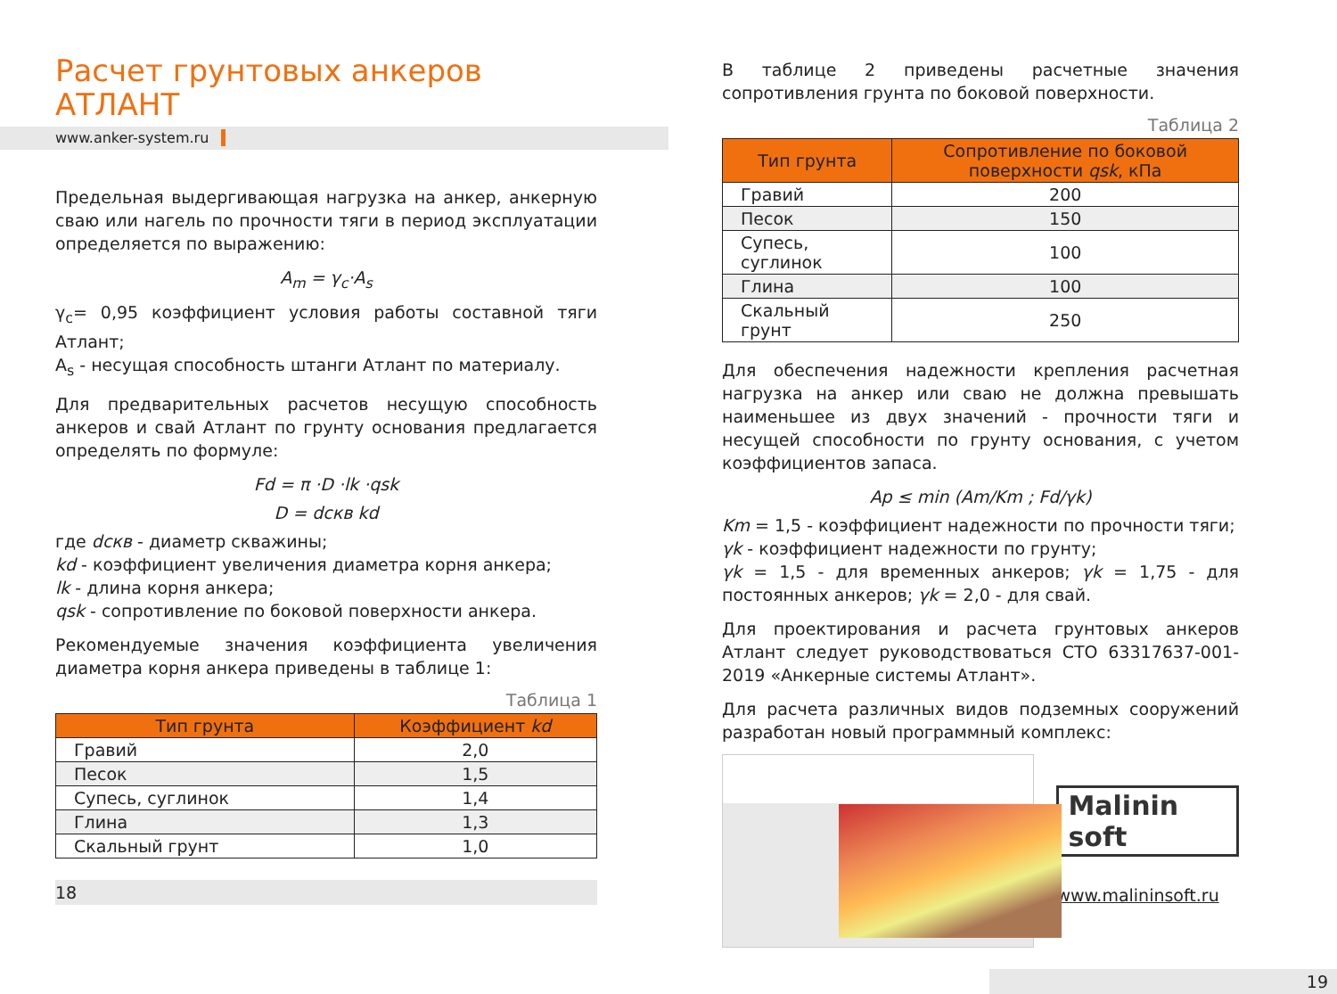Расчет грунтовых анкеров
АТЛАНТ
www.anker-system.ru
Предельная выдергивающая нагрузка на анкер, анкерную сваю или нагель по прочности тяги в период эксплуатации определяется по выражению:
A<sub>m</sub> = γ<sub>c</sub>·A<sub>s</sub>
γ<sub>c</sub>= 0,95 коэффициент условия работы составной тяги Атлант;
A<sub>s</sub> - несущая способность штанги Атлант по материалу.
Для предварительных расчетов несущую способность анкеров и свай Атлант по грунту основания предлагается определять по формуле:
Fd = π ·D ·lk ·qsk
D = dскв kd
где dскв - диаметр скважины;
kd - коэффициент увеличения диаметра корня анкера;
lk - длина корня анкера;
qsk - сопротивление по боковой поверхности анкера.
Рекомендуемые значения коэффициента увеличения диаметра корня анкера приведены в таблице 1:
Таблица 1
| Тип грунта | Коэффициент kd |
| --- | --- |
| Гравий | 2,0 |
| Песок | 1,5 |
| Супесь, суглинок | 1,4 |
| Глина | 1,3 |
| Скальный грунт | 1,0 |
18
В таблице 2 приведены расчетные значения сопротивления грунта по боковой поверхности.
Таблица 2
| Тип грунта | Сопротивление по боковой поверхности qsk , кПа |
| --- | --- |
| Гравий | 200 |
| Песок | 150 |
| Супесь, суглинок | 100 |
| Глина | 100 |
| Скальный грунт | 250 |
Для обеспечения надежности крепления расчетная нагрузка на анкер или сваю не должна превышать наименьшее из двух значений - прочности тяги и несущей способности по грунту основания, с учетом коэффициентов запаса.
Ap ≤ min (Am/Km ; Fd/γk)
Km = 1,5 - коэффициент надежности по прочности тяги;
γk - коэффициент надежности по грунту;
γk = 1,5 - для временных анкеров; γk = 1,75 - для постоянных анкеров; γk = 2,0 - для свай.
Для проектирования и расчета грунтовых анкеров Атлант следует руководствоваться СТО 63317637-001-2019 «Анкерные системы Атлант».
Для расчета различных видов подземных сооружений разработан новый программный комплекс:
Malinin soft
www.malininsoft.ru
19